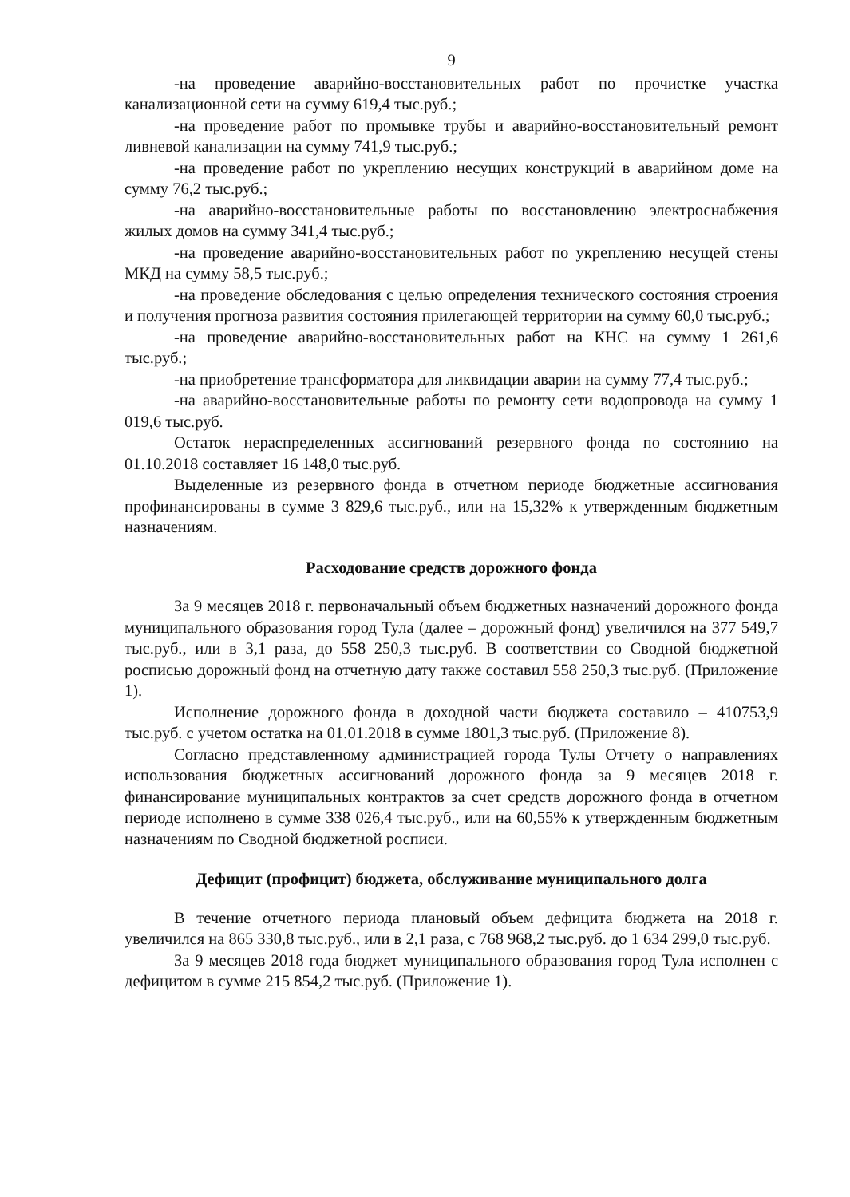9
-на проведение аварийно-восстановительных работ по прочистке участка канализационной сети на сумму 619,4 тыс.руб.;
-на проведение работ по промывке трубы и аварийно-восстановительный ремонт ливневой канализации на сумму 741,9 тыс.руб.;
-на проведение работ по укреплению несущих конструкций в аварийном доме на сумму 76,2 тыс.руб.;
-на аварийно-восстановительные работы по восстановлению электроснабжения жилых домов на сумму 341,4 тыс.руб.;
-на проведение аварийно-восстановительных работ по укреплению несущей стены МКД на сумму 58,5 тыс.руб.;
-на проведение обследования с целью определения технического состояния строения и получения прогноза развития состояния прилегающей территории на сумму 60,0 тыс.руб.;
-на проведение аварийно-восстановительных работ на КНС на сумму 1 261,6 тыс.руб.;
-на приобретение трансформатора для ликвидации аварии на сумму 77,4 тыс.руб.;
-на аварийно-восстановительные работы по ремонту сети водопровода на сумму 1 019,6 тыс.руб.
Остаток нераспределенных ассигнований резервного фонда по состоянию на 01.10.2018 составляет 16 148,0 тыс.руб.
Выделенные из резервного фонда в отчетном периоде бюджетные ассигнования профинансированы в сумме 3 829,6 тыс.руб., или на 15,32% к утвержденным бюджетным назначениям.
Расходование средств дорожного фонда
За 9 месяцев 2018 г. первоначальный объем бюджетных назначений дорожного фонда муниципального образования город Тула (далее – дорожный фонд) увеличился на 377 549,7 тыс.руб., или в 3,1 раза, до 558 250,3 тыс.руб. В соответствии со Сводной бюджетной росписью дорожный фонд на отчетную дату также составил 558 250,3 тыс.руб. (Приложение 1).
Исполнение дорожного фонда в доходной части бюджета составило – 410753,9 тыс.руб. с учетом остатка на 01.01.2018 в сумме 1801,3 тыс.руб. (Приложение 8).
Согласно представленному администрацией города Тулы Отчету о направлениях использования бюджетных ассигнований дорожного фонда за 9 месяцев 2018 г. финансирование муниципальных контрактов за счет средств дорожного фонда в отчетном периоде исполнено в сумме 338 026,4 тыс.руб., или на 60,55% к утвержденным бюджетным назначениям по Сводной бюджетной росписи.
Дефицит (профицит) бюджета, обслуживание муниципального долга
В течение отчетного периода плановый объем дефицита бюджета на 2018 г. увеличился на 865 330,8 тыс.руб., или в 2,1 раза, с 768 968,2 тыс.руб. до 1 634 299,0 тыс.руб.
За 9 месяцев 2018 года бюджет муниципального образования город Тула исполнен с дефицитом в сумме 215 854,2 тыс.руб. (Приложение 1).